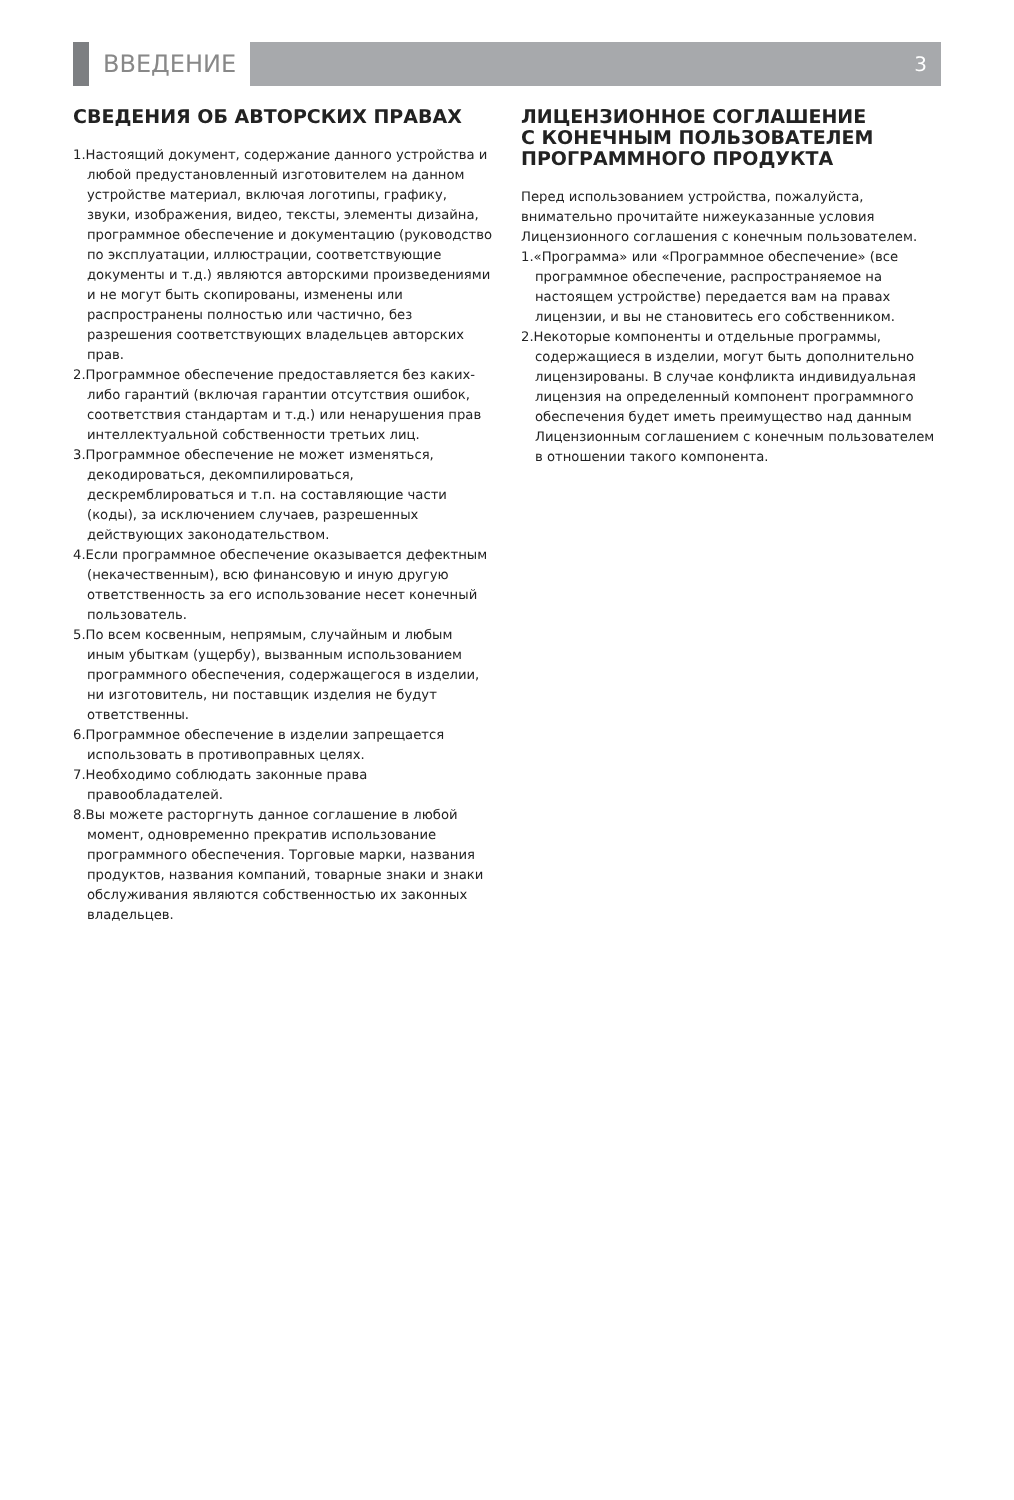ВВЕДЕНИЕ
3
СВЕДЕНИЯ ОБ АВТОРСКИХ ПРАВАХ
1.Настоящий документ, содержание данного устройства и любой предустановленный изготовителем на данном устройстве материал, включая логотипы, графику, звуки, изображения, видео, тексты, элементы дизайна, программное обеспечение и документацию (руководство по эксплуатации, иллюстрации, соответствующие документы и т.д.) являются авторскими произведениями и не могут быть скопированы, изменены или распространены полностью или частично, без разрешения соответствующих владельцев авторских прав.
2.Программное обеспечение предоставляется без каких-либо гарантий (включая гарантии отсутствия ошибок, соответствия стандартам и т.д.) или ненарушения прав интеллектуальной собственности третьих лиц.
3.Программное обеспечение не может изменяться, декодироваться, декомпилироваться, дескремблироваться и т.п. на составляющие части (коды), за исключением случаев, разрешенных действующих законодательством.
4.Если программное обеспечение оказывается дефектным (некачественным), всю финансовую и иную другую ответственность за его использование несет конечный пользователь.
5.По всем косвенным, непрямым, случайным и любым иным убыткам (ущербу), вызванным использованием программного обеспечения, содержащегося в изделии, ни изготовитель, ни поставщик изделия не будут ответственны.
6.Программное обеспечение в изделии запрещается использовать в противоправных целях.
7.Необходимо соблюдать законные права правообладателей.
8.Вы можете расторгнуть данное соглашение в любой момент, одновременно прекратив использование программного обеспечения. Торговые марки, названия продуктов, названия компаний, товарные знаки и знаки обслуживания являются собственностью их законных владельцев.
ЛИЦЕНЗИОННОЕ СОГЛАШЕНИЕ
С КОНЕЧНЫМ ПОЛЬЗОВАТЕЛЕМ
ПРОГРАММНОГО ПРОДУКТА
Перед использованием устройства, пожалуйста, внимательно прочитайте нижеуказанные условия Лицензионного соглашения с конечным пользователем.
1.«Программа» или «Программное обеспечение» (все программное обеспечение, распространяемое на настоящем устройстве) передается вам на правах лицензии, и вы не становитесь его собственником.
2.Некоторые компоненты и отдельные программы, содержащиеся в изделии, могут быть дополнительно лицензированы. В случае конфликта индивидуальная лицензия на определенный компонент программного обеспечения будет иметь преимущество над данным Лицензионным соглашением с конечным пользователем в отношении такого компонента.